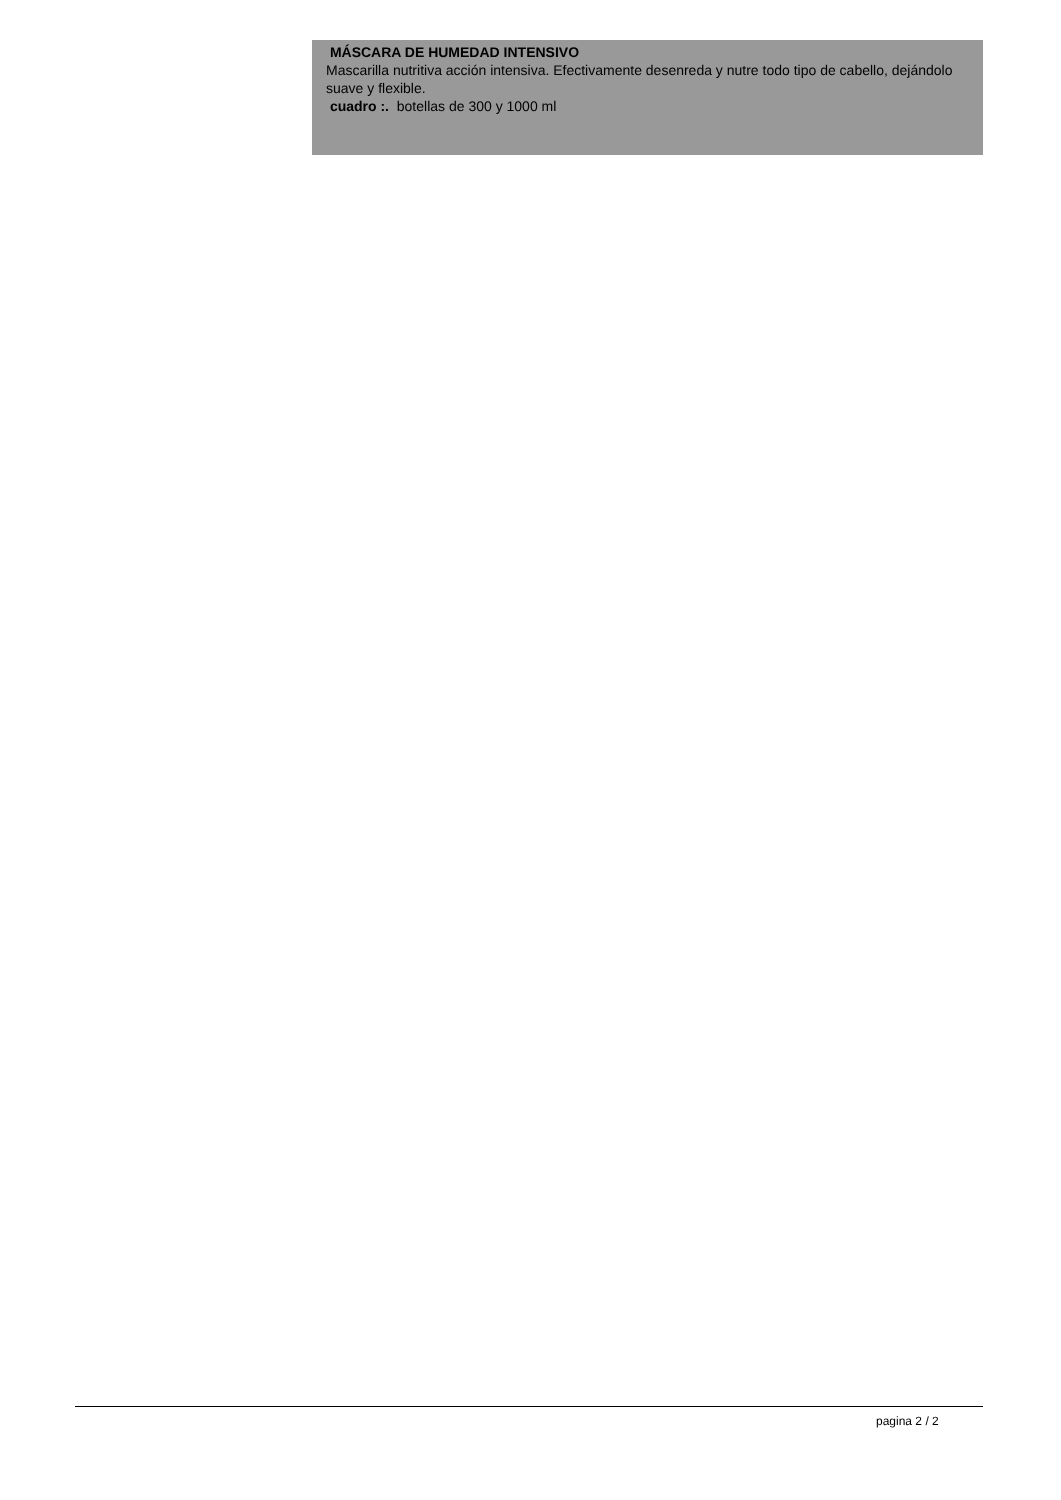MÁSCARA DE HUMEDAD INTENSIVO
Mascarilla nutritiva acción intensiva. Efectivamente desenreda y nutre todo tipo de cabello, dejándolo suave y flexible.
cuadro :. botellas de 300 y 1000 ml
pagina 2 / 2